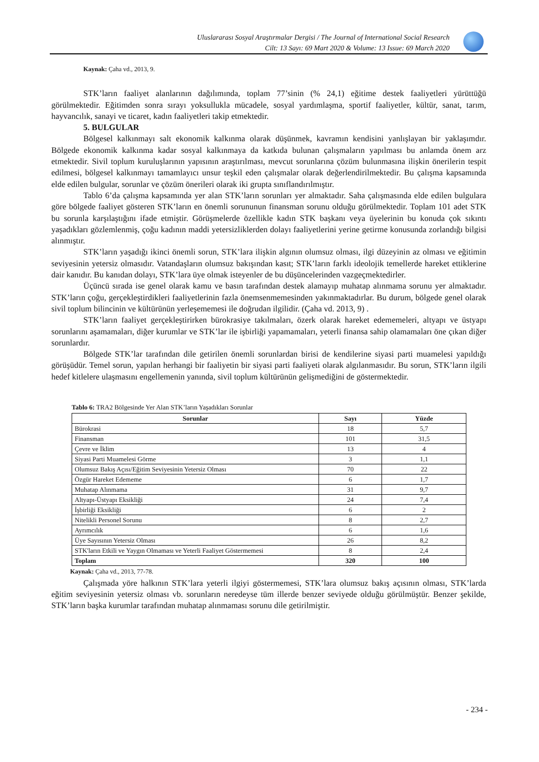Uluslararası Sosyal Araştırmalar Dergisi / The Journal of International Social Research
Cilt: 13 Sayı: 69 Mart 2020 & Volume: 13 Issue: 69 March 2020
Kaynak: Çaha vd., 2013, 9.
STK’ların faaliyet alanlarının dağılımında, toplam 77’sinin (% 24,1) eğitime destek faaliyetleri yürüttüğü görülmektedir. Eğitimden sonra sırayı yoksullukla mücadele, sosyal yardımlaşma, sportif faaliyetler, kültür, sanat, tarım, hayvancılık, sanayi ve ticaret, kadın faaliyetleri takip etmektedir.
5. BULGULAR
Bölgesel kalkınmayı salt ekonomik kalkınma olarak düşünmek, kavramın kendisini yanlışlayan bir yaklaşımdır. Bölgede ekonomik kalkınma kadar sosyal kalkınmaya da katkıda bulunan çalışmaların yapılması bu anlamda önem arz etmektedir. Sivil toplum kuruluşlarının yapısının araştırılması, mevcut sorunlarına çözüm bulunmasına ilişkin önerilerin tespit edilmesi, bölgesel kalkınmayı tamamlayıcı unsur teşkil eden çalışmalar olarak değerlendirilmektedir. Bu çalışma kapsamında elde edilen bulgular, sorunlar ve çözüm önerileri olarak iki grupta sınıflandırılmıştır.
Tablo 6’da çalışma kapsamında yer alan STK’ların sorunları yer almaktadır. Saha çalışmasında elde edilen bulgulara göre bölgede faaliyet gösteren STK’ların en önemli sorununun finansman sorunu olduğu görülmektedir. Toplam 101 adet STK bu sorunla karşılaştığını ifade etmiştir. Görüşmelerde özellikle kadın STK başkanı veya üyelerinin bu konuda çok sıkıntı yaşadıkları gözlemlenmiş, çoğu kadının maddi yetersizliklerden dolayı faaliyetlerini yerine getirme konusunda zorlandığı bilgisi alınmıştır.
STK’ların yaşadığı ikinci önemli sorun, STK’lara ilişkin algının olumsuz olması, ilgi düzeyinin az olması ve eğitimin seviyesinin yetersiz olmasıdır. Vatandaşların olumsuz bakışından kasıt; STK’ların farklı ideolojik temellerde hareket ettiklerine dair kanıdır. Bu kanıdan dolayı, STK’lara üye olmak isteyenler de bu düşüncelerinden vazgeçmektedirler.
Üçüncü sırada ise genel olarak kamu ve basın tarafından destek alamayıp muhatap alınmama sorunu yer almaktadır. STK’ların çoğu, gerçekleştirdikleri faaliyetlerinin fazla önemsenmemesinden yakınmaktadırlar. Bu durum, bölgede genel olarak sivil toplum bilincinin ve kültürünün yerleşememesi ile doğrudan ilgilidir. (Çaha vd. 2013, 9) .
STK’ların faaliyet gerçekleştirirken bürokrasiye takılmaları, özerk olarak hareket edememeleri, altyapı ve üstyapı sorunlarını aşamamaları, diğer kurumlar ve STK’lar ile işbirliği yapamamaları, yeterli finansa sahip olamamaları öne çıkan diğer sorunlardır.
Bölgede STK’lar tarafından dile getirilen önemli sorunlardan birisi de kendilerine siyasi parti muamelesi yapıldığı görüşüdür. Temel sorun, yapılan herhangi bir faaliyetin bir siyasi parti faaliyeti olarak algılanmasıdır. Bu sorun, STK’ların ilgili hedef kitlelere ulaşmasını engellemenin yanında, sivil toplum kültürünün gelişmediğini de göstermektedir.
Tablo 6: TRA2 Bölgesinde Yer Alan STK’ların Yaşadıkları Sorunlar
| Sorunlar | Sayı | Yüzde |
| --- | --- | --- |
| Bürokrasi | 18 | 5,7 |
| Finansman | 101 | 31,5 |
| Çevre ve İklim | 13 | 4 |
| Siyasi Parti Muamelesi Görme | 3 | 1,1 |
| Olumsuz Bakış Açısı/Eğitim Seviyesinin Yetersiz Olması | 70 | 22 |
| Özgür Hareket Edememe | 6 | 1,7 |
| Muhatap Alınmama | 31 | 9,7 |
| Altyapı-Üstyapı Eksikliği | 24 | 7,4 |
| İşbirliği Eksikliği | 6 | 2 |
| Nitelikli Personel Sorunu | 8 | 2,7 |
| Ayrımcılık | 6 | 1,6 |
| Üye Sayısının Yetersiz Olması | 26 | 8,2 |
| STK'ların Etkili ve Yaygın Olmaması ve Yeterli Faaliyet Göstermemesi | 8 | 2,4 |
| Toplam | 320 | 100 |
Kaynak: Çaha vd., 2013, 77-78.
Çalışmada yöre halkının STK’lara yeterli ilgiyi göstermemesi, STK’lara olumsuz bakış açısının olması, STK’larda eğitim seviyesinin yetersiz olması vb. sorunların neredeyse tüm illerde benzer seviyede olduğu görülmüştür. Benzer şekilde, STK’ların başka kurumlar tarafından muhatap alınmaması sorunu dile getirilmiştir.
- 234 -